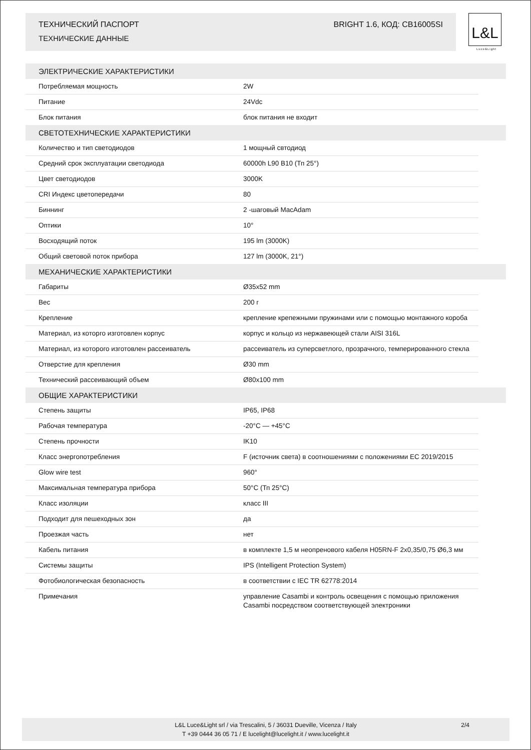ТЕХНИЧЕСКИЙ ПАСПОРТ BRIGHT 1.6, КОД: CB16005SI
ТЕХНИЧЕСКИЕ ДАННЫЕ
L&L
Luce&Light
| ЭЛЕКТРИЧЕСКИЕ ХАРАКТЕРИСТИКИ | | |
| --- | --- | --- |
| Потребляемая мощность | 2W | |
| Питание | 24Vdc | |
| Блок питания | блок питания не входит | |
| СВЕТОТЕХНИЧЕСКИЕ ХАРАКТЕРИСТИКИ | | |
| Количество и тип светодиодов | 1 мощный свтодиод | |
| Средний срок эксплуатации светодиода | 60000h L90 B10 (Тп 25°) | |
| Цвет светодиодов | 3000K | |
| CRI Индекс цветопередачи | 80 | |
| Биннинг | 2 -шаговый MacAdam | |
| Оптики | 10° | |
| Восходящий поток | 195 lm (3000K) | |
| Общий световой поток прибора | 127 lm (3000K, 21°) | |
| МЕХАНИЧЕСКИЕ ХАРАКТЕРИСТИКИ | | |
| Габариты | Ø35x52 mm | |
| Вес | 200 г | |
| Крепление | крепление крепежными пружинами или с помощью монтажного короба | |
| Материал, из которго изготовлен корпус | корпус и кольцо из нержавеющей стали AISI 316L | |
| Материал, из которого изготовлен рассеиватель | рассеиватель из суперсветлого, прозрачного, темперированного стекла | |
| Отверстие для крепления | Ø30 mm | |
| Технический рассеивающий объем | Ø80x100 mm | |
| ОБЩИЕ ХАРАКТЕРИСТИКИ | | |
| Степень защиты | IP65, IP68 | |
| Рабочая температура | -20°C — +45°C | |
| Степень прочности | IK10 | |
| Класс энергопотребления | F (источник света) в соотношениями с положениями EC 2019/2015 | |
| Glow wire test | 960° | |
| Максимальная температура прибора | 50°C (Тп 25°C) | |
| Класс изоляции | класс III | |
| Подходит для пешеходных зон | да | |
| Проезжая часть | нет | |
| Кабель питания | в комплекте 1,5 м неопренового кабеля H05RN-F 2x0,35/0,75 Ø6,3 мм | |
| Системы защиты | IPS (Intelligent Protection System) | |
| Фотобиологическая безопасность | в соответствии с IEC TR 62778:2014 | |
| Примечания | управление Casambi и контроль освещения с помощью приложения Casambi посредством соответствующей электроники | |
L&L Luce&Light srl / via Trescalini, 5 / 36031 Dueville, Vicenza / Italy
T +39 0444 36 05 71 / E lucelight@lucelight.it / www.lucelight.it
2/4